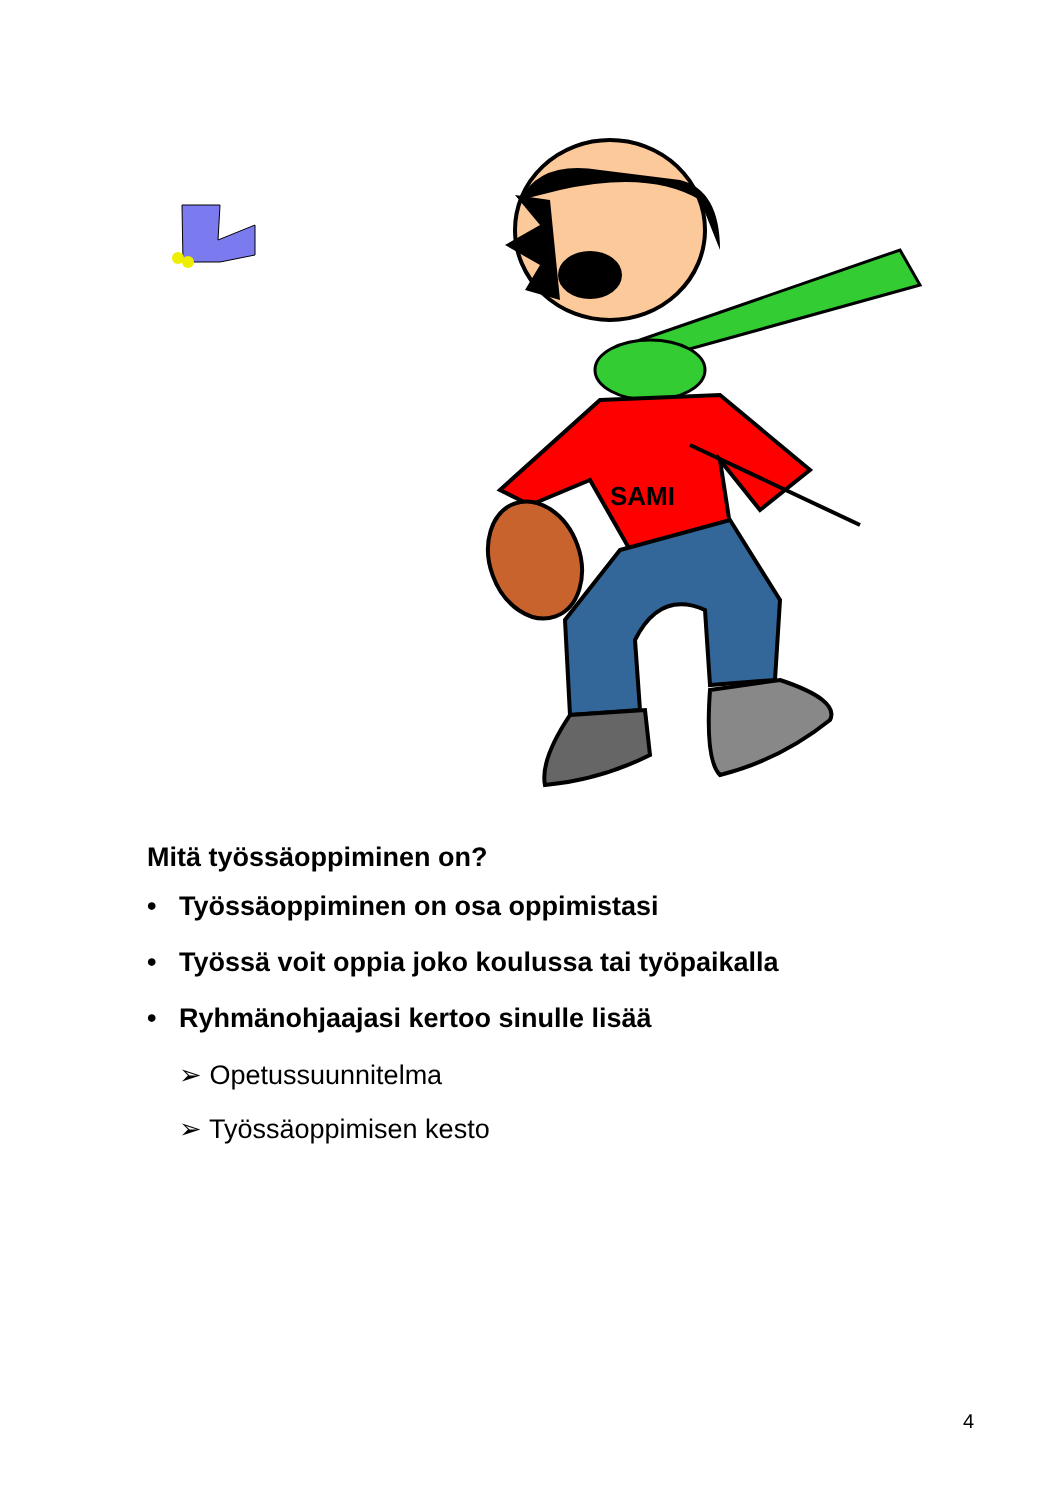SAMI
Mitä työssäoppiminen on?
• Työssäoppiminen on osa oppimistasi
• Työssä voit oppia joko koulussa tai työpaikalla
• Ryhmänohjaajasi kertoo sinulle lisää
➢ Opetussuunnitelma
➢ Työssäoppimisen kesto
4